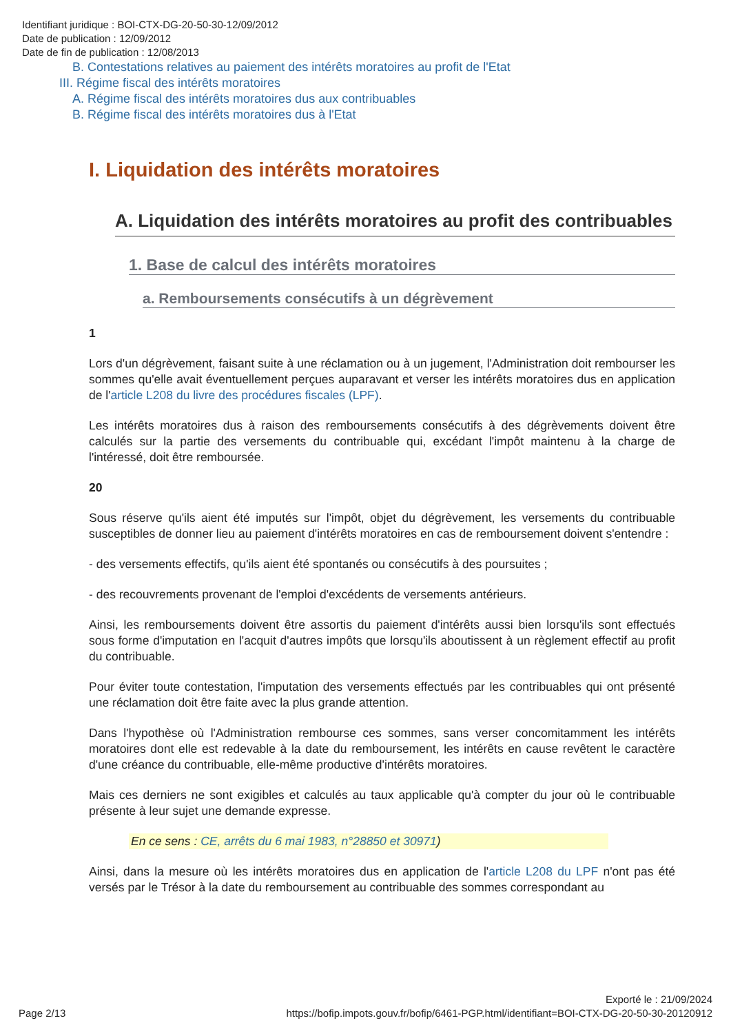Identifiant juridique : BOI-CTX-DG-20-50-30-12/09/2012
Date de publication : 12/09/2012
Date de fin de publication : 12/08/2013
B. Contestations relatives au paiement des intérêts moratoires au profit de l'Etat
III. Régime fiscal des intérêts moratoires
A. Régime fiscal des intérêts moratoires dus aux contribuables
B. Régime fiscal des intérêts moratoires dus à l'Etat
I. Liquidation des intérêts moratoires
A. Liquidation des intérêts moratoires au profit des contribuables
1. Base de calcul des intérêts moratoires
a. Remboursements consécutifs à un dégrèvement
1
Lors d'un dégrèvement, faisant suite à une réclamation ou à un jugement, l'Administration doit rembourser les sommes qu'elle avait éventuellement perçues auparavant et verser les intérêts moratoires dus en application de l'article L208 du livre des procédures fiscales (LPF).
Les intérêts moratoires dus à raison des remboursements consécutifs à des dégrèvements doivent être calculés sur la partie des versements du contribuable qui, excédant l'impôt maintenu à la charge de l'intéressé, doit être remboursée.
20
Sous réserve qu'ils aient été imputés sur l'impôt, objet du dégrèvement, les versements du contribuable susceptibles de donner lieu au paiement d'intérêts moratoires en cas de remboursement doivent s'entendre :
- des versements effectifs, qu'ils aient été spontanés ou consécutifs à des poursuites ;
- des recouvrements provenant de l'emploi d'excédents de versements antérieurs.
Ainsi, les remboursements doivent être assortis du paiement d'intérêts aussi bien lorsqu'ils sont effectués sous forme d'imputation en l'acquit d'autres impôts que lorsqu'ils aboutissent à un règlement effectif au profit du contribuable.
Pour éviter toute contestation, l'imputation des versements effectués par les contribuables qui ont présenté une réclamation doit être faite avec la plus grande attention.
Dans l'hypothèse où l'Administration rembourse ces sommes, sans verser concomitamment les intérêts moratoires dont elle est redevable à la date du remboursement, les intérêts en cause revêtent le caractère d'une créance du contribuable, elle-même productive d'intérêts moratoires.
Mais ces derniers ne sont exigibles et calculés au taux applicable qu'à compter du jour où le contribuable présente à leur sujet une demande expresse.
En ce sens : CE, arrêts du 6 mai 1983, n°28850 et 30971)
Ainsi, dans la mesure où les intérêts moratoires dus en application de l'article L208 du LPF n'ont pas été versés par le Trésor à la date du remboursement au contribuable des sommes correspondant au
Exporté le : 21/09/2024
Page 2/13 https://bofip.impots.gouv.fr/bofip/6461-PGP.html/identifiant=BOI-CTX-DG-20-50-30-20120912